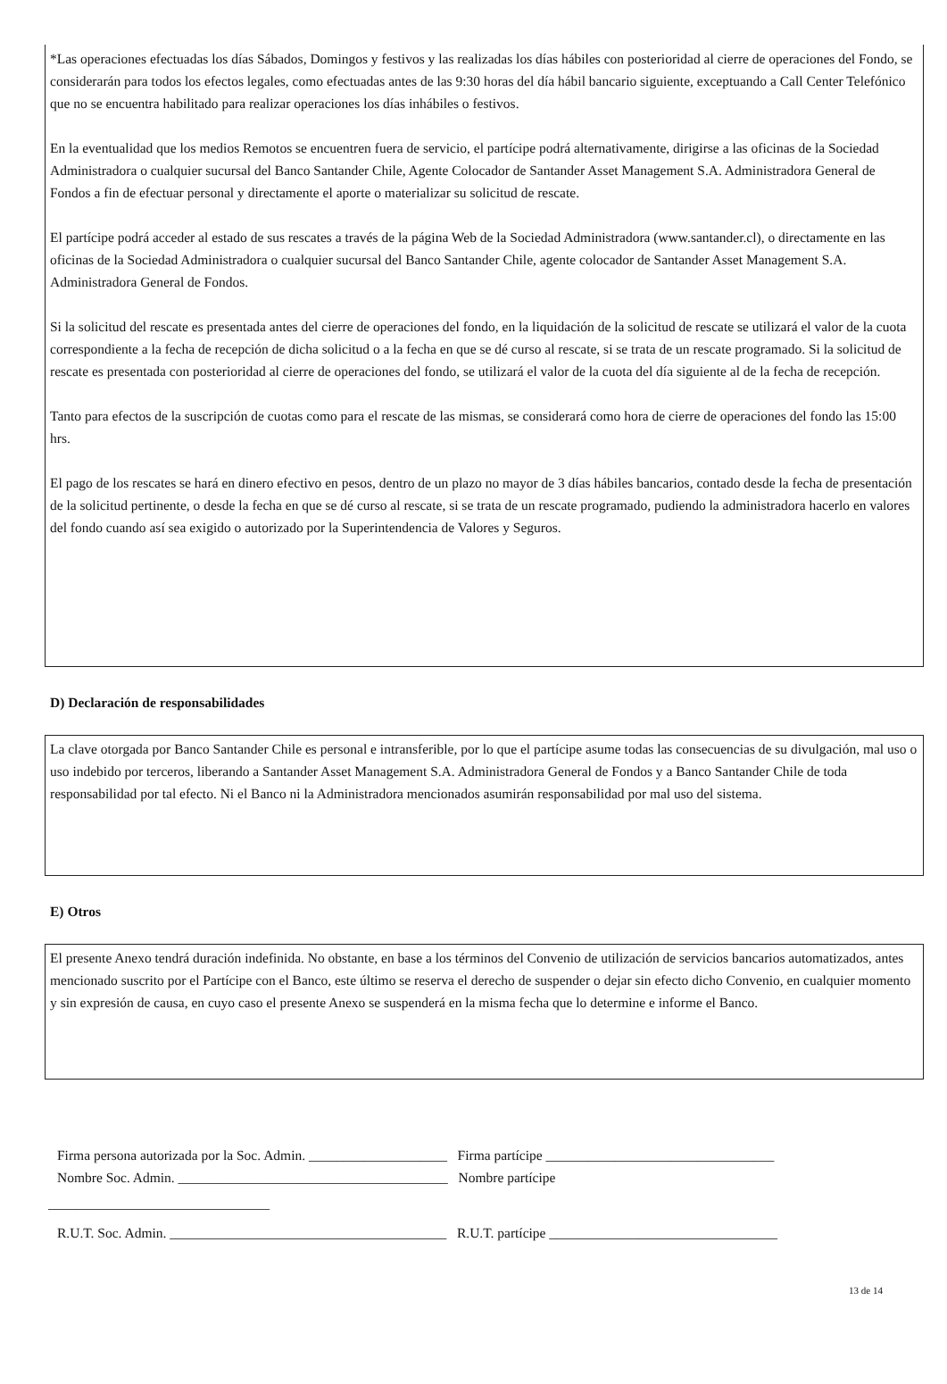*Las operaciones efectuadas los días Sábados, Domingos y festivos y las realizadas los días hábiles con posterioridad al cierre de operaciones del Fondo, se considerarán para todos los efectos legales, como efectuadas antes de las 9:30 horas del día hábil bancario siguiente, exceptuando a Call Center Telefónico que no se encuentra habilitado para realizar operaciones los días inhábiles o festivos.
En la eventualidad que los medios Remotos se encuentren fuera de servicio, el partícipe podrá alternativamente, dirigirse a las oficinas de la Sociedad Administradora o cualquier sucursal del Banco Santander Chile, Agente Colocador de Santander Asset Management S.A. Administradora General de Fondos a fin de efectuar personal y directamente el aporte o materializar su solicitud de rescate.
El partícipe podrá acceder al estado de sus rescates a través de la página Web de la Sociedad Administradora (www.santander.cl), o directamente en las oficinas de la Sociedad Administradora o cualquier sucursal del Banco Santander Chile, agente colocador de Santander Asset Management S.A. Administradora General de Fondos.
Si la solicitud del rescate es presentada antes del cierre de operaciones del fondo, en la liquidación de la solicitud de rescate se utilizará el valor de la cuota correspondiente a la fecha de recepción de dicha solicitud o a la fecha en que se dé curso al rescate, si se trata de un rescate programado. Si la solicitud de rescate es presentada con posterioridad al cierre de operaciones del fondo, se utilizará el valor de la cuota del día siguiente al de la fecha de recepción.
Tanto para efectos de la suscripción de cuotas como para el rescate de las mismas, se considerará como hora de cierre de operaciones del fondo las 15:00 hrs.
El pago de los rescates se hará en dinero efectivo en pesos, dentro de un plazo no mayor de 3 días hábiles bancarios, contado desde la fecha de presentación de la solicitud pertinente, o desde la fecha en que se dé curso al rescate, si se trata de un rescate programado, pudiendo la administradora hacerlo en valores del fondo cuando así sea exigido o autorizado por la Superintendencia de Valores y Seguros.
D) Declaración de responsabilidades
La clave otorgada por Banco Santander Chile es personal e intransferible, por lo que el partícipe asume todas las consecuencias de su divulgación, mal uso o uso indebido por terceros, liberando a Santander Asset Management S.A. Administradora General de Fondos y a Banco Santander Chile de toda responsabilidad por tal efecto. Ni el Banco ni la Administradora mencionados asumirán responsabilidad por mal uso del sistema.
E) Otros
El presente Anexo tendrá duración indefinida. No obstante, en base a los términos del Convenio de utilización de servicios bancarios automatizados, antes mencionado suscrito por el Partícipe con el Banco, este último se reserva el derecho de suspender o dejar sin efecto dicho Convenio, en cualquier momento y sin expresión de causa, en cuyo caso el presente Anexo se suspenderá en la misma fecha que lo determine e informe el Banco.
Firma persona autorizada por la Soc. Admin. ____________________ Firma partícipe _________________________________
Nombre Soc. Admin. _______________________________________ Nombre partícipe
________________________________
R.U.T. Soc. Admin. ________________________________________ R.U.T. partícipe _________________________________
13 de 14